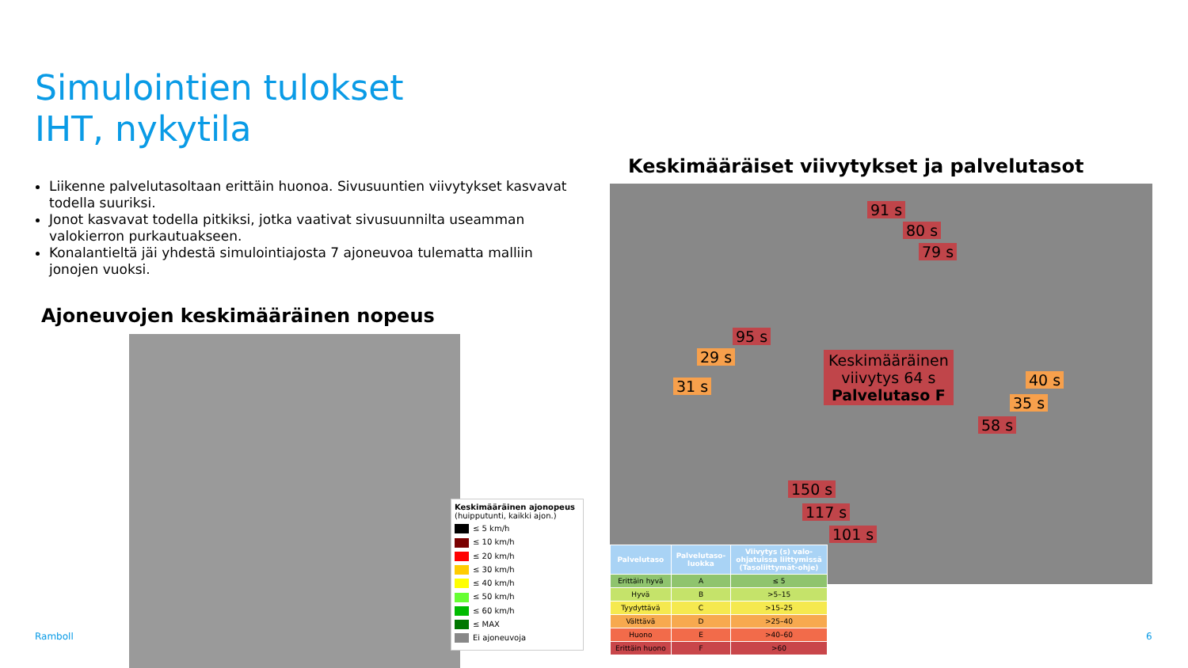Simulointien tulokset
IHT, nykytila
Liikenne palvelutasoltaan erittäin huonoa. Sivusuuntien viivytykset kasvavat todella suuriksi.
Jonot kasvavat todella pitkiksi, jotka vaativat sivusuunnilta useamman valokierron purkautuakseen.
Konalantieltä jäi yhdestä simulointiajosta 7 ajoneuvoa tulematta malliin jonojen vuoksi.
Ajoneuvojen keskimääräinen nopeus
Keskimääräinen ajonopeus
(huipputunti, kaikki ajon.)
≤ 5 km/h
≤ 10 km/h
≤ 20 km/h
≤ 30 km/h
≤ 40 km/h
≤ 50 km/h
≤ 60 km/h
≤ MAX
Ei ajoneuvoja
Keskimääräiset viivytykset ja palvelutasot
91 s
80 s
79 s
95 s
29 s
31 s 40 s
35 s
58 s
150 s
117 s
101 s
Keskimääräinen
viivytys 64 s
Palvelutaso F
| Palvelutaso | Palvelutaso- luokka | Viivytys (s) valo- ohjatuissa liittymissä (Tasoliittymät-ohje) |
| --- | --- | --- |
| Erittäin hyvä | A | ≤ 5 |
| Hyvä | B | >5–15 |
| Tyydyttävä | C | >15–25 |
| Välttävä | D | >25–40 |
| Huono | E | >40–60 |
| Erittäin huono | F | >60 |
Ramboll 6